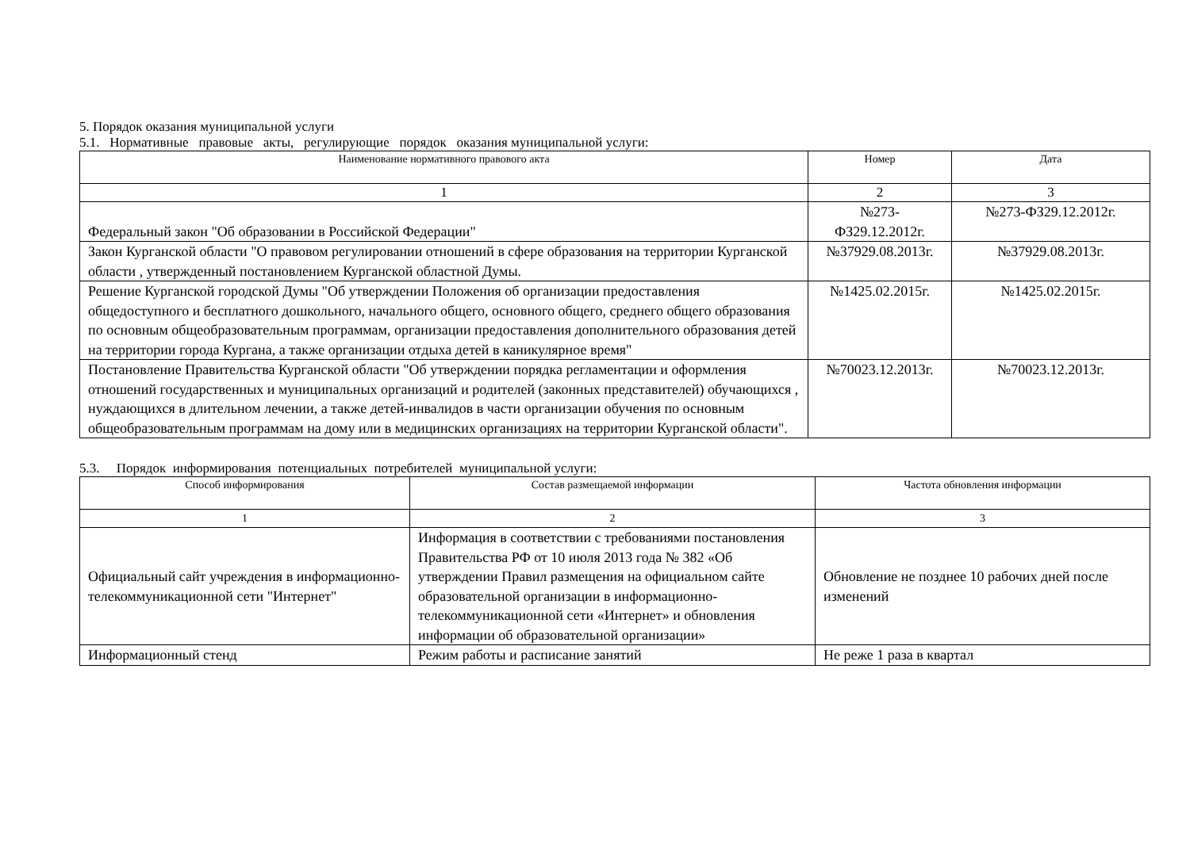5. Порядок оказания муниципальной услуги
5.1. Нормативные правовые акты, регулирующие порядок оказания муниципальной услуги:
| Наименование нормативного правового акта | Номер | Дата |
| --- | --- | --- |
| 1 | 2 | 3 |
| Федеральный закон "Об образовании в Российской Федерации" | №273-ФЗ29.12.2012г. | №273-ФЗ29.12.2012г. |
| Закон Курганской области "О правовом регулировании отношений в сфере образования на территории Курганской области , утвержденный постановлением Курганской областной Думы. | №37929.08.2013г. | №37929.08.2013г. |
| Решение Курганской городской Думы "Об утверждении Положения об организации предоставления общедоступного и бесплатного дошкольного, начального общего, основного общего, среднего общего образования по основным общеобразовательным программам, организации предоставления дополнительного образования детей на территории города Кургана, а также организации отдыха детей в каникулярное время" | №1425.02.2015г. | №1425.02.2015г. |
| Постановление Правительства Курганской области "Об утверждении порядка регламентации и оформления отношений государственных и муниципальных организаций и родителей (законных представителей) обучающихся , нуждающихся в длительном лечении, а также детей-инвалидов в части организации обучения по основным общеобразовательным программам на дому или в медицинских организациях на территории Курганской области". | №70023.12.2013г. | №70023.12.2013г. |
5.3. Порядок информирования потенциальных потребителей муниципальной услуги:
| Способ информирования | Состав размещаемой информации | Частота обновления информации |
| --- | --- | --- |
| 1 | 2 | 3 |
| Официальный сайт учреждения в информационно-телекоммуникационной сети "Интернет" | Информация в соответствии с требованиями постановления Правительства РФ от 10 июля 2013 года № 382 «Об утверждении Правил размещения на официальном сайте образовательной организации в информационно-телекоммуникационной сети «Интернет» и обновления информации об образовательной организации» | Обновление не позднее 10 рабочих дней после изменений |
| Информационный стенд | Режим работы и расписание занятий | Не реже 1 раза в квартал |